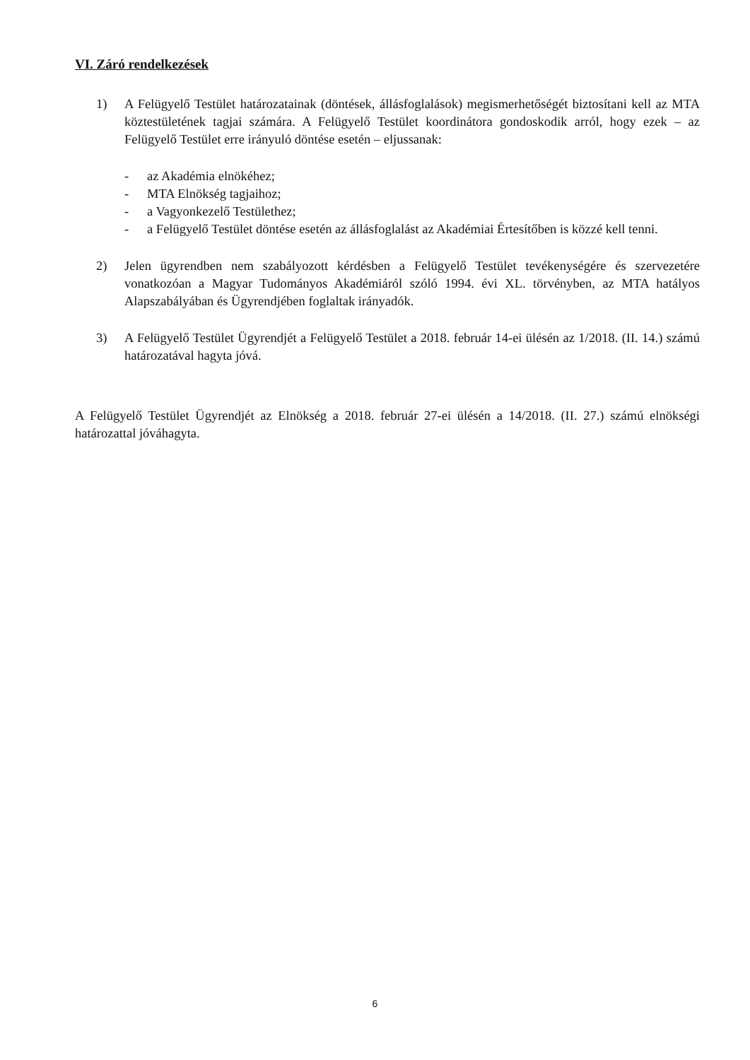VI. Záró rendelkezések
1) A Felügyelő Testület határozatainak (döntések, állásfoglalások) megismerhetőségét biztosítani kell az MTA köztestületének tagjai számára. A Felügyelő Testület koordinátora gondoskodik arról, hogy ezek – az Felügyelő Testület erre irányuló döntése esetén – eljussanak:
- az Akadémia elnökéhez;
- MTA Elnökség tagjaihoz;
- a Vagyonkezelő Testülethez;
- a Felügyelő Testület döntése esetén az állásfoglalást az Akadémiai Értesítőben is közzé kell tenni.
2) Jelen ügyrendben nem szabályozott kérdésben a Felügyelő Testület tevékenységére és szervezetére vonatkozóan a Magyar Tudományos Akadémiáról szóló 1994. évi XL. törvényben, az MTA hatályos Alapszabályában és Ügyrendjében foglaltak irányadók.
3) A Felügyelő Testület Ügyrendjét a Felügyelő Testület a 2018. február 14-ei ülésén az 1/2018. (II. 14.) számú határozatával hagyta jóvá.
A Felügyelő Testület Ügyrendjét az Elnökség a 2018. február 27-ei ülésén a 14/2018. (II. 27.) számú elnökségi határozattal jóváhagyta.
6